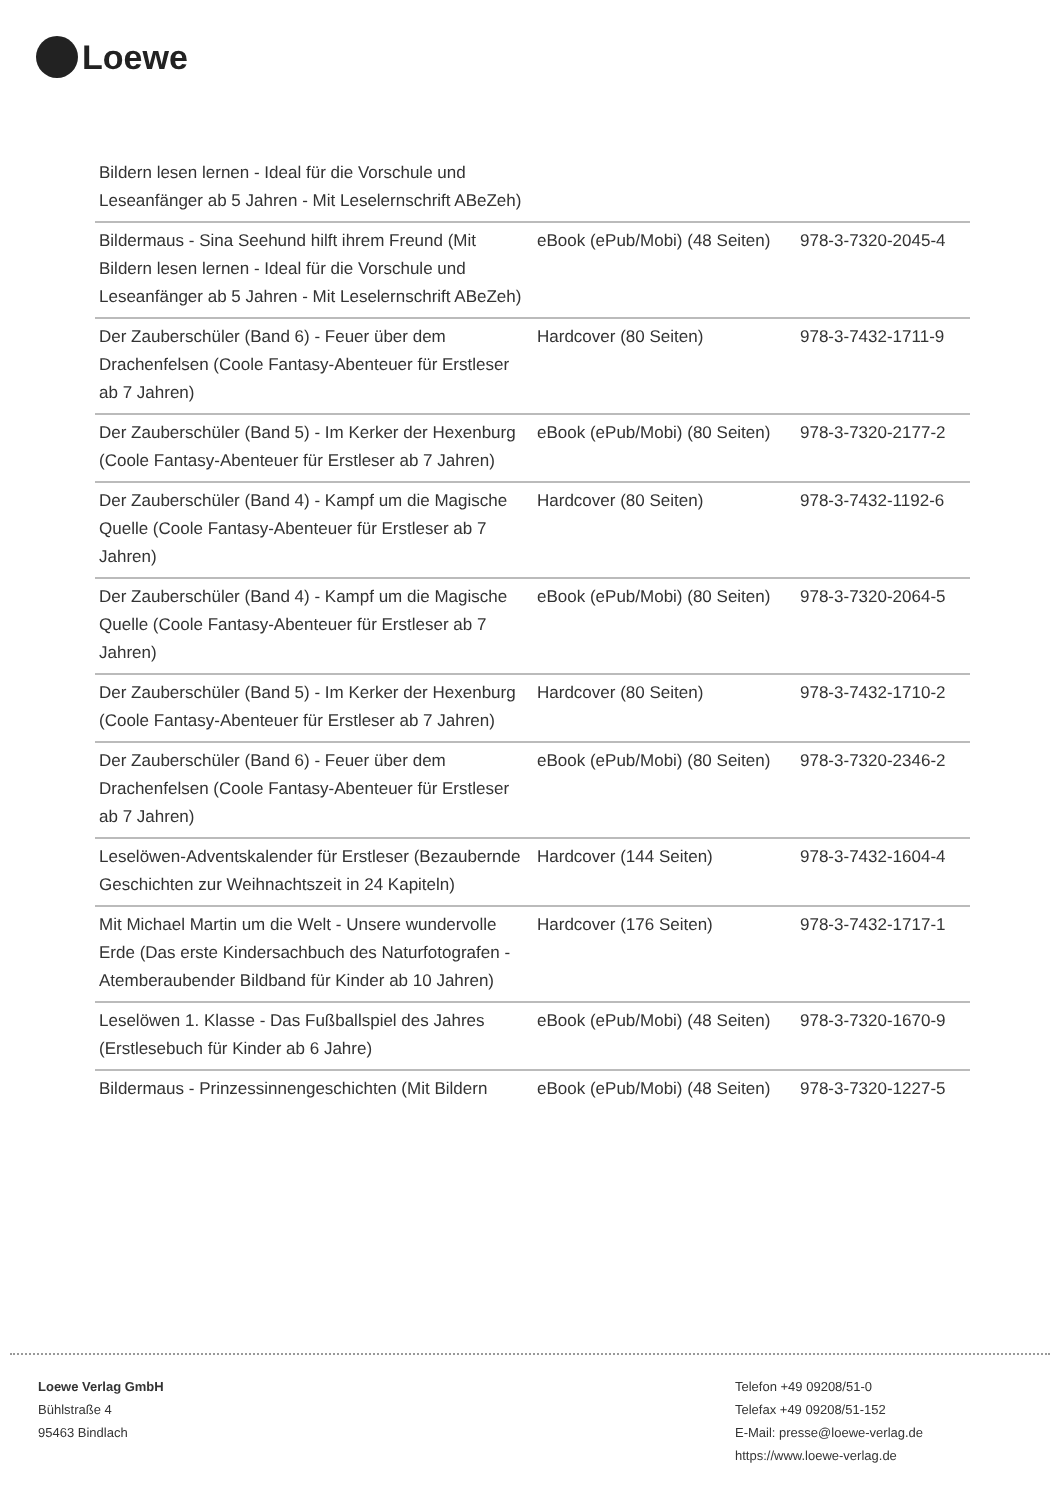Loewe
| Bildern lesen lernen - Ideal für die Vorschule und Leseanfänger ab 5 Jahren - Mit Leselernschrift ABeZeh) | | |
| Bildermaus - Sina Seehund hilft ihrem Freund (Mit Bildern lesen lernen - Ideal für die Vorschule und Leseanfänger ab 5 Jahren - Mit Leselernschrift ABeZeh) | eBook (ePub/Mobi) (48 Seiten) | 978-3-7320-2045-4 |
| Der Zauberschüler (Band 6) - Feuer über dem Drachenfelsen (Coole Fantasy-Abenteuer für Erstleser ab 7 Jahren) | Hardcover (80 Seiten) | 978-3-7432-1711-9 |
| Der Zauberschüler (Band 5) - Im Kerker der Hexenburg (Coole Fantasy-Abenteuer für Erstleser ab 7 Jahren) | eBook (ePub/Mobi) (80 Seiten) | 978-3-7320-2177-2 |
| Der Zauberschüler (Band 4) - Kampf um die Magische Quelle (Coole Fantasy-Abenteuer für Erstleser ab 7 Jahren) | Hardcover (80 Seiten) | 978-3-7432-1192-6 |
| Der Zauberschüler (Band 4) - Kampf um die Magische Quelle (Coole Fantasy-Abenteuer für Erstleser ab 7 Jahren) | eBook (ePub/Mobi) (80 Seiten) | 978-3-7320-2064-5 |
| Der Zauberschüler (Band 5) - Im Kerker der Hexenburg (Coole Fantasy-Abenteuer für Erstleser ab 7 Jahren) | Hardcover (80 Seiten) | 978-3-7432-1710-2 |
| Der Zauberschüler (Band 6) - Feuer über dem Drachenfelsen (Coole Fantasy-Abenteuer für Erstleser ab 7 Jahren) | eBook (ePub/Mobi) (80 Seiten) | 978-3-7320-2346-2 |
| Leselöwen-Adventskalender für Erstleser (Bezaubernde Geschichten zur Weihnachtszeit in 24 Kapiteln) | Hardcover (144 Seiten) | 978-3-7432-1604-4 |
| Mit Michael Martin um die Welt - Unsere wundervolle Erde (Das erste Kindersachbuch des Naturfotografen - Atemberaubender Bildband für Kinder ab 10 Jahren) | Hardcover (176 Seiten) | 978-3-7432-1717-1 |
| Leselöwen 1. Klasse - Das Fußballspiel des Jahres (Erstlesebuch für Kinder ab 6 Jahre) | eBook (ePub/Mobi) (48 Seiten) | 978-3-7320-1670-9 |
| Bildermaus - Prinzessinnengeschichten (Mit Bildern | eBook (ePub/Mobi) (48 Seiten) | 978-3-7320-1227-5 |
Loewe Verlag GmbH
Bühlstraße 4
95463 Bindlach
Telefon +49 09208/51-0
Telefax +49 09208/51-152
E-Mail: presse@loewe-verlag.de
https://www.loewe-verlag.de